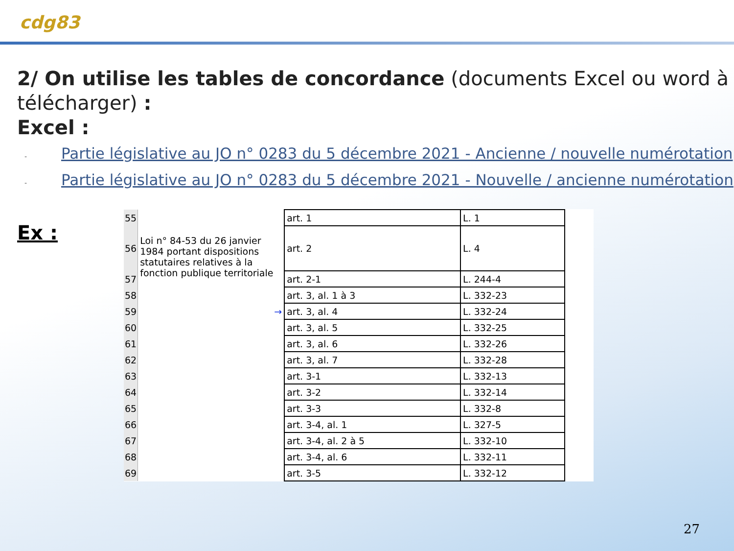cdg83
2/ On utilise les tables de concordance (documents Excel ou word à télécharger) :
Excel :
- Partie législative au JO n° 0283 du 5 décembre 2021 - Ancienne / nouvelle numérotation
- Partie législative au JO n° 0283 du 5 décembre 2021 - Nouvelle / ancienne numérotation
Ex :
| 55 | | art. 1 | L. 1 | |
| 56 | Loi n° 84-53 du 26 janvier 1984 portant dispositions statutaires relatives à la fonction publique territoriale | art. 2 | L. 4 | |
| 57 | | art. 2-1 | L. 244-4 | |
| 58 | | art. 3, al. 1 à 3 | L. 332-23 | |
| 59 | → | art. 3, al. 4 | L. 332-24 | |
| 60 | | art. 3, al. 5 | L. 332-25 | |
| 61 | | art. 3, al. 6 | L. 332-26 | |
| 62 | | art. 3, al. 7 | L. 332-28 | |
| 63 | | art. 3-1 | L. 332-13 | |
| 64 | | art. 3-2 | L. 332-14 | |
| 65 | | art. 3-3 | L. 332-8 | |
| 66 | | art. 3-4, al. 1 | L. 327-5 | |
| 67 | | art. 3-4, al. 2 à 5 | L. 332-10 | |
| 68 | | art. 3-4, al. 6 | L. 332-11 | |
| 69 | | art. 3-5 | L. 332-12 | |
27